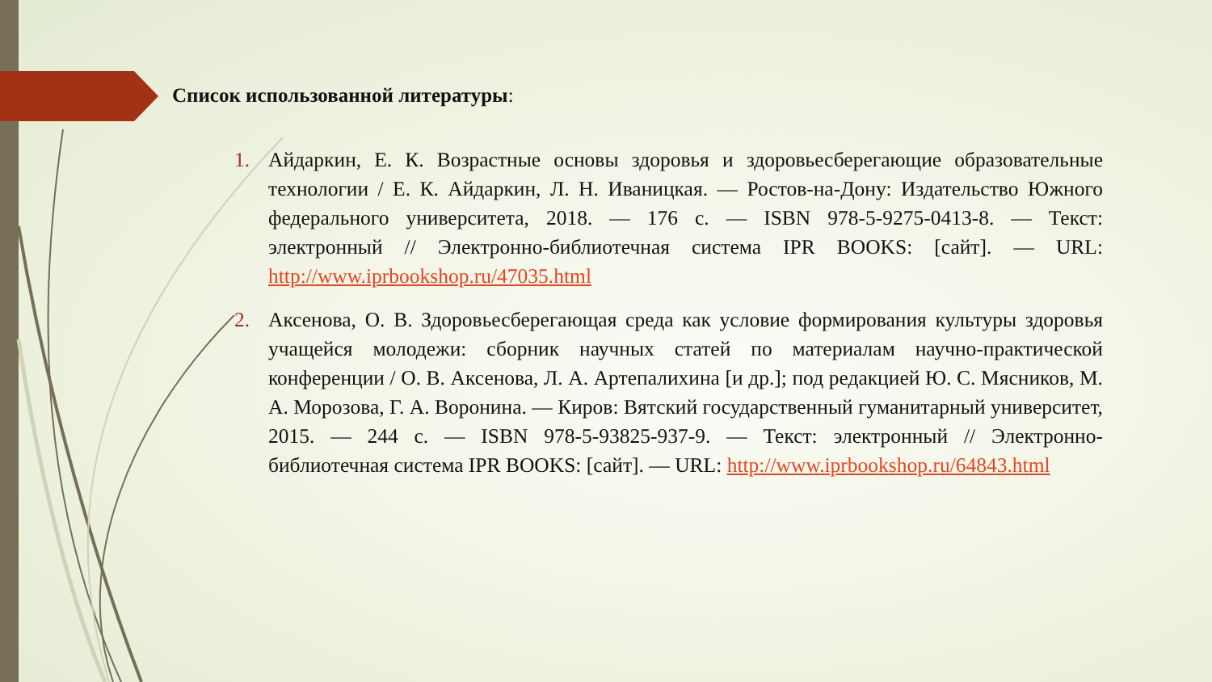Список использованной литературы:
1. Айдаркин, Е. К. Возрастные основы здоровья и здоровьесберегающие образовательные технологии / Е. К. Айдаркин, Л. Н. Иваницкая. — Ростов-на-Дону: Издательство Южного федерального университета, 2018. — 176 c. — ISBN 978-5-9275-0413-8. — Текст: электронный // Электронно-библиотечная система IPR BOOKS: [сайт]. — URL: http://www.iprbookshop.ru/47035.html
2. Аксенова, О. В. Здоровьесберегающая среда как условие формирования культуры здоровья учащейся молодежи: сборник научных статей по материалам научно-практической конференции / О. В. Аксенова, Л. А. Артепалихина [и др.]; под редакцией Ю. С. Мясников, М. А. Морозова, Г. А. Воронина. — Киров: Вятский государственный гуманитарный университет, 2015. — 244 c. — ISBN 978-5-93825-937-9. — Текст: электронный // Электронно-библиотечная система IPR BOOKS: [сайт]. — URL: http://www.iprbookshop.ru/64843.html